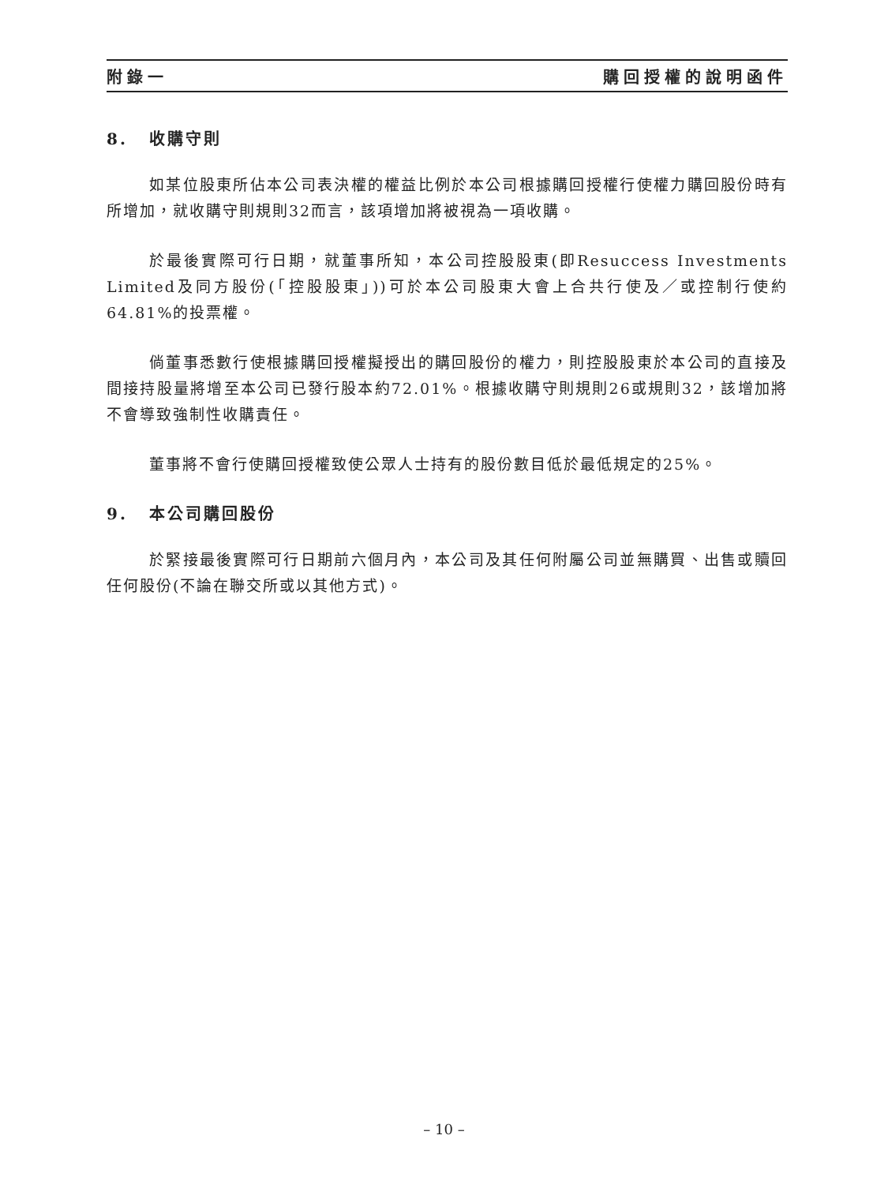附錄一 購回授權的說明函件
8. 收購守則
如某位股東所佔本公司表決權的權益比例於本公司根據購回授權行使權力購回股份時有所增加，就收購守則規則32而言，該項增加將被視為一項收購。
於最後實際可行日期，就董事所知，本公司控股股東(即Resuccess Investments Limited及同方股份(「控股股東」))可於本公司股東大會上合共行使及／或控制行使約64.81%的投票權。
倘董事悉數行使根據購回授權擬授出的購回股份的權力，則控股股東於本公司的直接及間接持股量將增至本公司已發行股本約72.01%。根據收購守則規則26或規則32，該增加將不會導致強制性收購責任。
董事將不會行使購回授權致使公眾人士持有的股份數目低於最低規定的25%。
9. 本公司購回股份
於緊接最後實際可行日期前六個月內，本公司及其任何附屬公司並無購買、出售或贖回任何股份(不論在聯交所或以其他方式)。
– 10 –